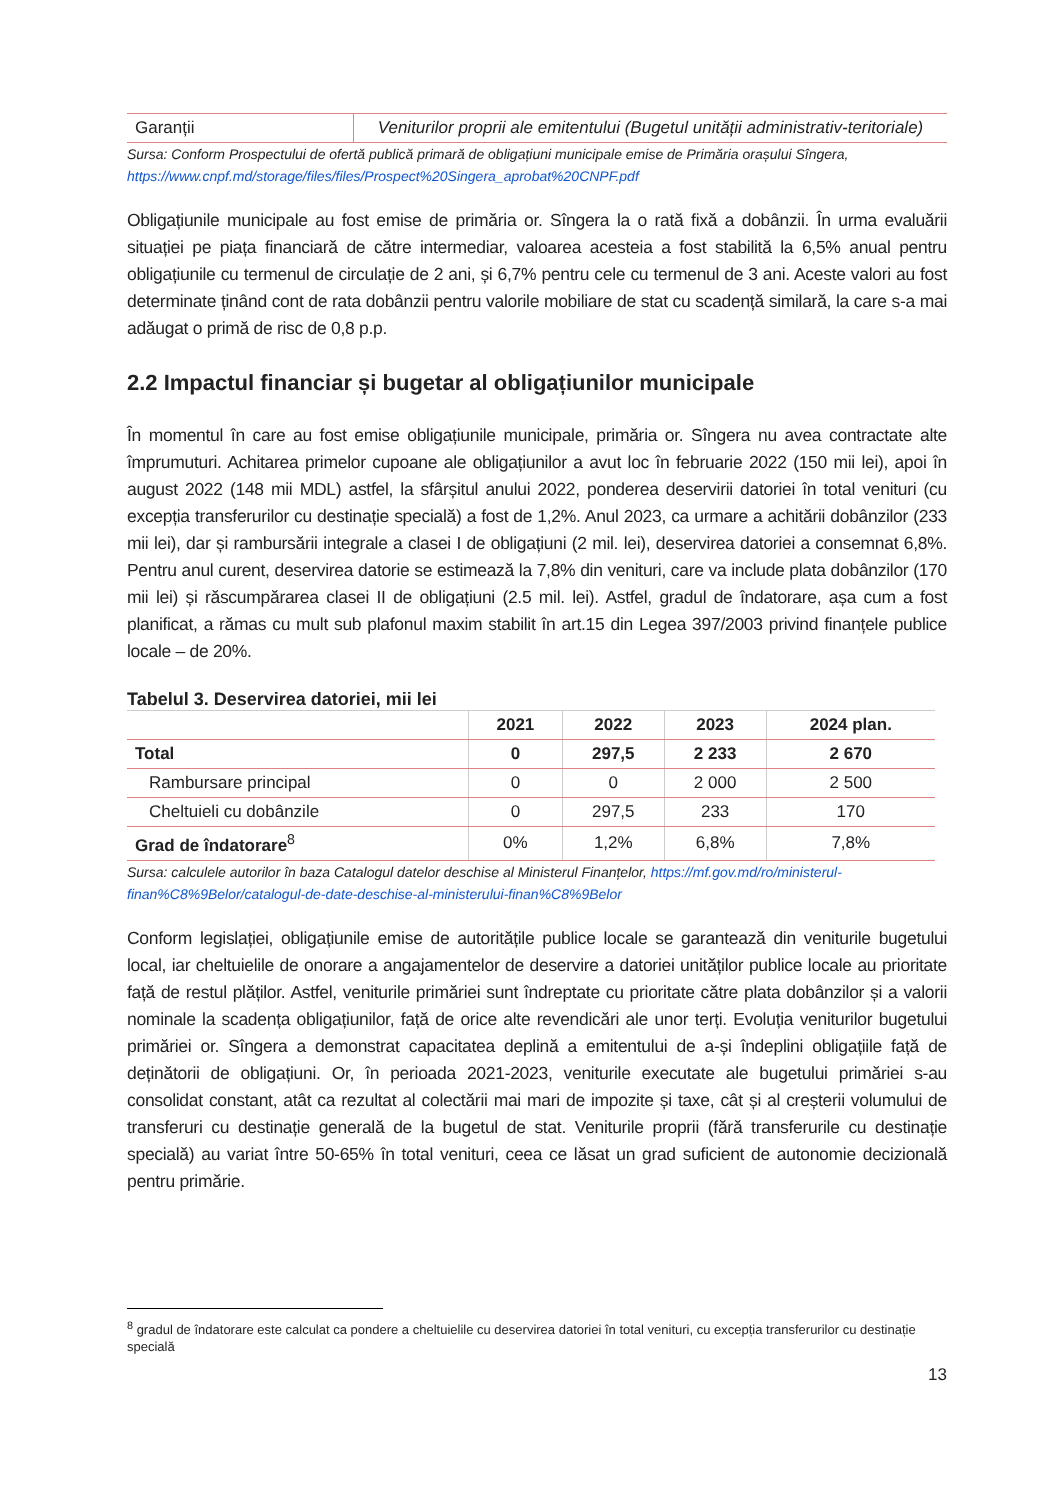| Garanții | Veniturilor proprii ale emitentului (Bugetul unității administrativ-teritoriale) |
Sursa: Conform Prospectului de ofertă publică primară de obligațiuni municipale emise de Primăria orașului Sîngera,
https://www.cnpf.md/storage/files/files/Prospect%20Singera_aprobat%20CNPF.pdf
Obligațiunile municipale au fost emise de primăria or. Sîngera la o rată fixă a dobânzii. În urma evaluării situației pe piața financiară de către intermediar, valoarea acesteia a fost stabilită la 6,5% anual pentru obligațiunile cu termenul de circulație de 2 ani, și 6,7% pentru cele cu termenul de 3 ani. Aceste valori au fost determinate ținând cont de rata dobânzii pentru valorile mobiliare de stat cu scadență similară, la care s-a mai adăugat o primă de risc de 0,8 p.p.
2.2 Impactul financiar și bugetar al obligațiunilor municipale
În momentul în care au fost emise obligațiunile municipale, primăria or. Sîngera nu avea contractate alte împrumuturi. Achitarea primelor cupoane ale obligațiunilor a avut loc în februarie 2022 (150 mii lei), apoi în august 2022 (148 mii MDL) astfel, la sfârșitul anului 2022, ponderea deservirii datoriei în total venituri (cu excepția transferurilor cu destinație specială) a fost de 1,2%. Anul 2023, ca urmare a achitării dobânzilor (233 mii lei), dar și rambursării integrale a clasei I de obligațiuni (2 mil. lei), deservirea datoriei a consemnat 6,8%. Pentru anul curent, deservirea datorie se estimează la 7,8% din venituri, care va include plata dobânzilor (170 mii lei) și răscumpărarea clasei II de obligațiuni (2.5 mil. lei). Astfel, gradul de îndatorare, așa cum a fost planificat, a rămas cu mult sub plafonul maxim stabilit în art.15 din Legea 397/2003 privind finanțele publice locale – de 20%.
Tabelul 3. Deservirea datoriei, mii lei
| | 2021 | 2022 | 2023 | 2024 plan. |
| --- | --- | --- | --- | --- |
| Total | 0 | 297,5 | 2 233 | 2 670 |
| Rambursare principal | 0 | 0 | 2 000 | 2 500 |
| Cheltuieli cu dobânzile | 0 | 297,5 | 233 | 170 |
| Grad de îndatorare<sup>8</sup> | 0% | 1,2% | 6,8% | 7,8% |
Sursa: calculele autorilor în baza Catalogul datelor deschise al Ministerul Finanțelor, https://mf.gov.md/ro/ministerul-finan%C8%9Belor/catalogul-de-date-deschise-al-ministerului-finan%C8%9Belor
Conform legislației, obligațiunile emise de autoritățile publice locale se garantează din veniturile bugetului local, iar cheltuielile de onorare a angajamentelor de deservire a datoriei unităților publice locale au prioritate față de restul plăților. Astfel, veniturile primăriei sunt îndreptate cu prioritate către plata dobânzilor și a valorii nominale la scadența obligațiunilor, față de orice alte revendicări ale unor terți. Evoluția veniturilor bugetului primăriei or. Sîngera a demonstrat capacitatea deplină a emitentului de a-și îndeplini obligațiile față de deținătorii de obligațiuni. Or, în perioada 2021-2023, veniturile executate ale bugetului primăriei s-au consolidat constant, atât ca rezultat al colectării mai mari de impozite și taxe, cât și al creșterii volumului de transferuri cu destinație generală de la bugetul de stat. Veniturile proprii (fără transferurile cu destinație specială) au variat între 50-65% în total venituri, ceea ce lăsat un grad suficient de autonomie decizională pentru primărie.
<sup>8</sup> gradul de îndatorare este calculat ca pondere a cheltuielile cu deservirea datoriei în total venituri, cu excepția transferurilor cu destinație specială
13